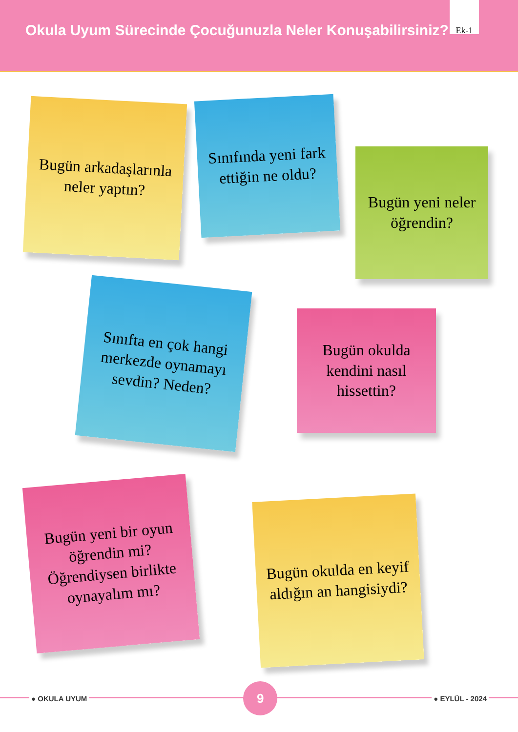Okula Uyum Sürecinde Çocuğunuzla Neler Konuşabilirsiniz?
Ek-1
Bugün arkadaşlarınla neler yaptın?
Sınıfında yeni fark ettiğin ne oldu?
Bugün yeni neler öğrendin?
Sınıfta en çok hangi merkezde oynamayı sevdin? Neden?
Bugün okulda kendini nasıl hissettin?
Bugün yeni bir oyun öğrendin mi? Öğrendiysen birlikte oynayalım mı?
Bugün okulda en keyif aldığın an hangisiydi?
● OKULA UYUM
9
● EYLÜL - 2024